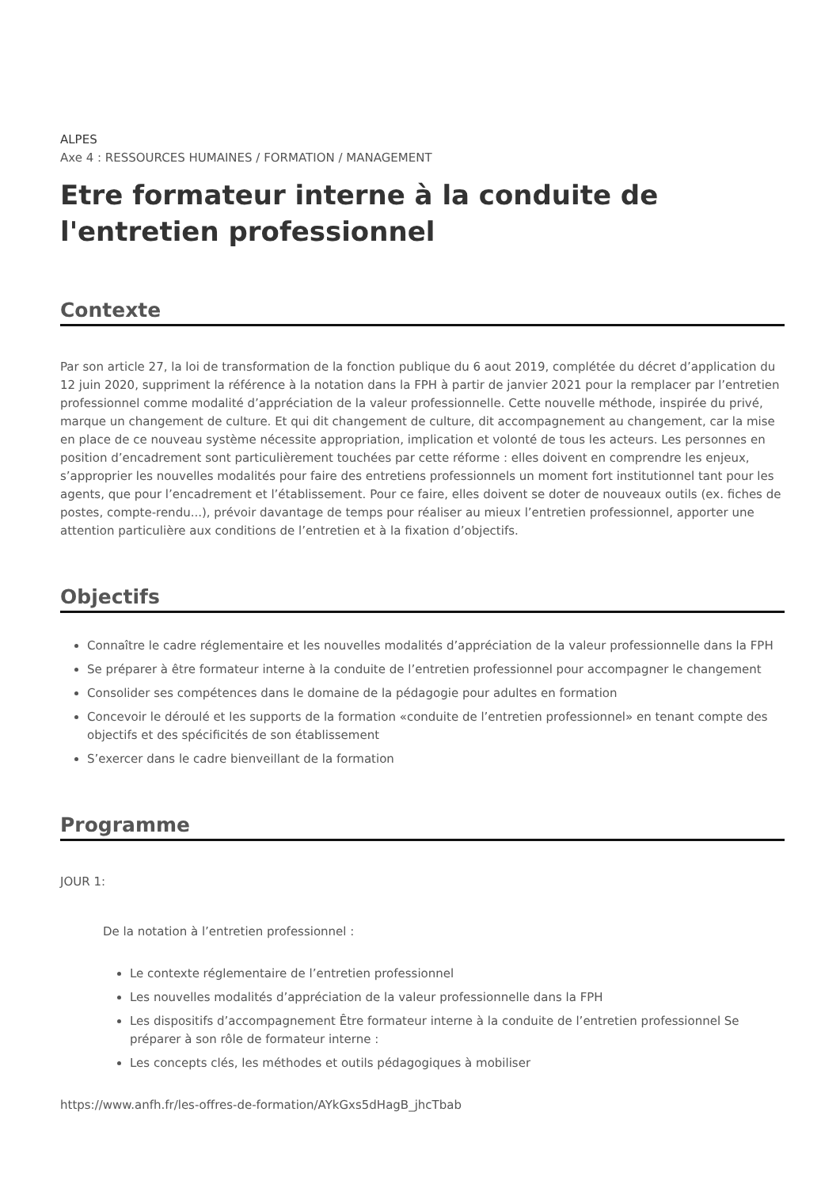ALPES
Axe 4 : RESSOURCES HUMAINES / FORMATION / MANAGEMENT
Etre formateur interne à la conduite de l'entretien professionnel
Contexte
Par son article 27, la loi de transformation de la fonction publique du 6 aout 2019, complétée du décret d’application du 12 juin 2020, suppriment la référence à la notation dans la FPH à partir de janvier 2021 pour la remplacer par l’entretien professionnel comme modalité d’appréciation de la valeur professionnelle. Cette nouvelle méthode, inspirée du privé, marque un changement de culture. Et qui dit changement de culture, dit accompagnement au changement, car la mise en place de ce nouveau système nécessite appropriation, implication et volonté de tous les acteurs. Les personnes en position d’encadrement sont particulièrement touchées par cette réforme : elles doivent en comprendre les enjeux, s’approprier les nouvelles modalités pour faire des entretiens professionnels un moment fort institutionnel tant pour les agents, que pour l’encadrement et l’établissement. Pour ce faire, elles doivent se doter de nouveaux outils (ex. fiches de postes, compte-rendu...), prévoir davantage de temps pour réaliser au mieux l’entretien professionnel, apporter une attention particulière aux conditions de l’entretien et à la fixation d’objectifs.
Objectifs
Connaître le cadre réglementaire et les nouvelles modalités d’appréciation de la valeur professionnelle dans la FPH
Se préparer à être formateur interne à la conduite de l’entretien professionnel pour accompagner le changement
Consolider ses compétences dans le domaine de la pédagogie pour adultes en formation
Concevoir le déroulé et les supports de la formation «conduite de l’entretien professionnel» en tenant compte des objectifs et des spécificités de son établissement
S’exercer dans le cadre bienveillant de la formation
Programme
JOUR 1:
De la notation à l’entretien professionnel :
Le contexte réglementaire de l’entretien professionnel
Les nouvelles modalités d’appréciation de la valeur professionnelle dans la FPH
Les dispositifs d’accompagnement Être formateur interne à la conduite de l’entretien professionnel Se préparer à son rôle de formateur interne :
Les concepts clés, les méthodes et outils pédagogiques à mobiliser
https://www.anfh.fr/les-offres-de-formation/AYkGxs5dHagB_jhcTbab